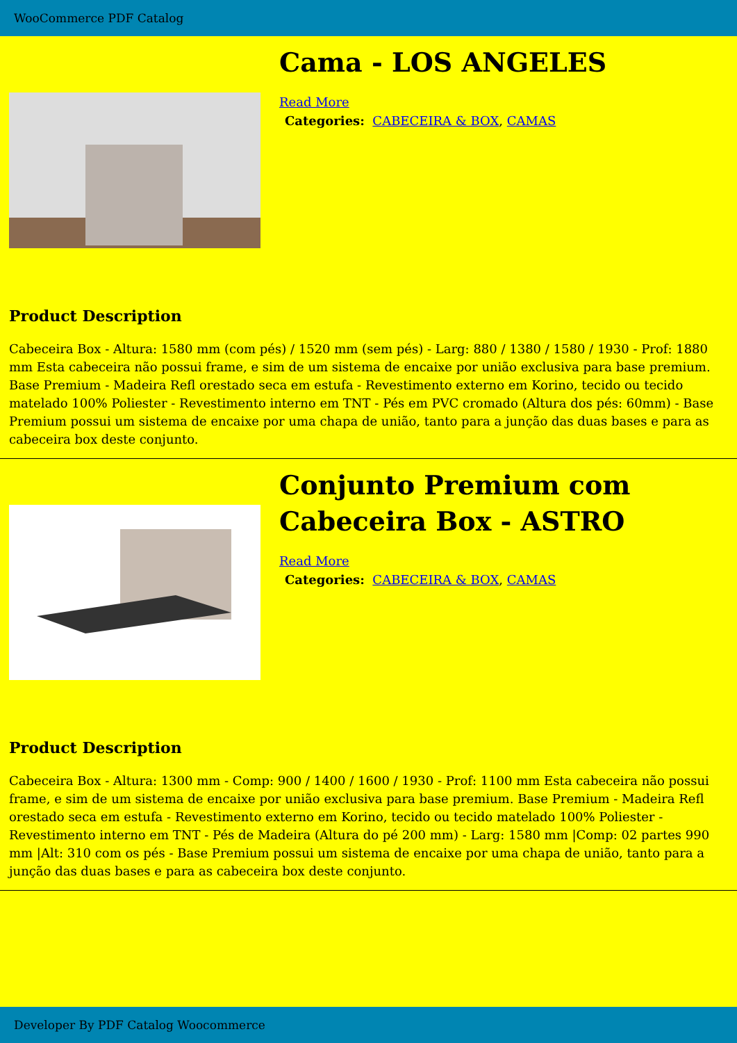WooCommerce PDF Catalog
Cama - LOS ANGELES
Read More
Categories: CABECEIRA & BOX, CAMAS
Product Description
Cabeceira Box - Altura: 1580 mm (com pés) / 1520 mm (sem pés) - Larg: 880 / 1380 / 1580 / 1930 - Prof: 1880 mm Esta cabeceira não possui frame, e sim de um sistema de encaixe por união exclusiva para base premium. Base Premium - Madeira Refl orestado seca em estufa - Revestimento externo em Korino, tecido ou tecido matelado 100% Poliester - Revestimento interno em TNT - Pés em PVC cromado (Altura dos pés: 60mm) - Base Premium possui um sistema de encaixe por uma chapa de união, tanto para a junção das duas bases e para as cabeceira box deste conjunto.
Conjunto Premium com Cabeceira Box - ASTRO
Read More
Categories: CABECEIRA & BOX, CAMAS
Product Description
Cabeceira Box - Altura: 1300 mm - Comp: 900 / 1400 / 1600 / 1930 - Prof: 1100 mm Esta cabeceira não possui frame, e sim de um sistema de encaixe por união exclusiva para base premium. Base Premium - Madeira Refl orestado seca em estufa - Revestimento externo em Korino, tecido ou tecido matelado 100% Poliester - Revestimento interno em TNT - Pés de Madeira (Altura do pé 200 mm) - Larg: 1580 mm |Comp: 02 partes 990 mm |Alt: 310 com os pés - Base Premium possui um sistema de encaixe por uma chapa de união, tanto para a junção das duas bases e para as cabeceira box deste conjunto.
Developer By PDF Catalog Woocommerce